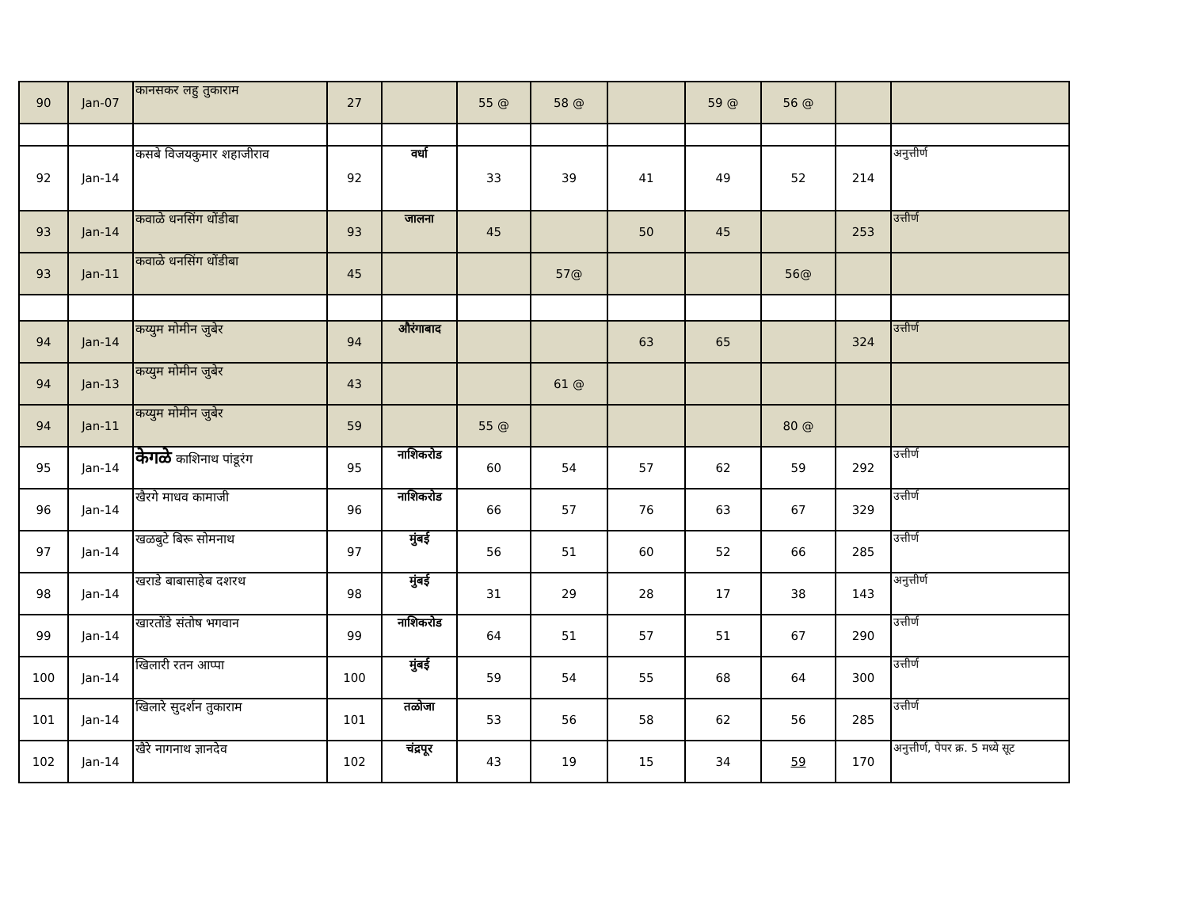| 90 | Jan-07 | कानसकर लहु तुकाराम | 27 | | 55 @ | 58 @ | | 59 @ | 56 @ | | |
| 92 | Jan-14 | कसबे विजयकुमार शहाजीराव | 92 | वर्धा | 33 | 39 | 41 | 49 | 52 | 214 | अनुत्तीर्ण |
| 93 | Jan-14 | कवाळे धनसिंग धोंडीबा | 93 | जालना | 45 | | 50 | 45 | | 253 | उत्तीर्ण |
| 93 | Jan-11 | कवाळे धनसिंग धोंडीबा | 45 | | | 57@ | | | 56@ | | |
| 94 | Jan-14 | कय्युम मोमीन जुबेर | 94 | औरंगाबाद | | | 63 | 65 | | 324 | उत्तीर्ण |
| 94 | Jan-13 | कय्युम मोमीन जुबेर | 43 | | | 61 @ | | | | | |
| 94 | Jan-11 | कय्युम मोमीन जुबेर | 59 | | 55 @ | | | | 80 @ | | |
| 95 | Jan-14 | केगळे काशिनाथ पांडूरंग | 95 | नाशिकरोड | 60 | 54 | 57 | 62 | 59 | 292 | उत्तीर्ण |
| 96 | Jan-14 | खैरगे माधव कामाजी | 96 | नाशिकरोड | 66 | 57 | 76 | 63 | 67 | 329 | उत्तीर्ण |
| 97 | Jan-14 | खळबुटे बिरू सोमनाथ | 97 | मुंबई | 56 | 51 | 60 | 52 | 66 | 285 | उत्तीर्ण |
| 98 | Jan-14 | खराडे बाबासाहेब दशरथ | 98 | मुंबई | 31 | 29 | 28 | 17 | 38 | 143 | अनुत्तीर्ण |
| 99 | Jan-14 | खारतोंडे संतोष भगवान | 99 | नाशिकरोड | 64 | 51 | 57 | 51 | 67 | 290 | उत्तीर्ण |
| 100 | Jan-14 | खिलारी रतन आप्पा | 100 | मुंबई | 59 | 54 | 55 | 68 | 64 | 300 | उत्तीर्ण |
| 101 | Jan-14 | खिलारे सुदर्शन तुकाराम | 101 | तळोजा | 53 | 56 | 58 | 62 | 56 | 285 | उत्तीर्ण |
| 102 | Jan-14 | खैरे नागनाथ ज्ञानदेव | 102 | चंद्रपूर | 43 | 19 | 15 | 34 | 59 | 170 | अनुत्तीर्ण, पेपर क्र. 5 मध्ये सूट |